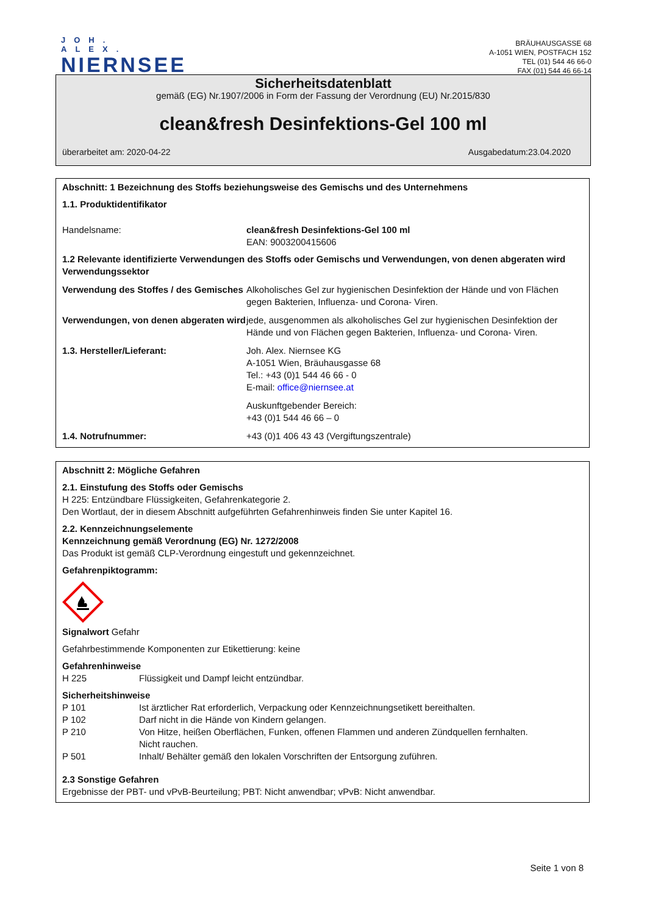JOH. ALEX.
NIERNSEE
BRÄUHAUSGASSE 68
A-1051 WIEN, POSTFACH 152
TEL (01) 544 46 66-0
FAX (01) 544 46 66-14
Sicherheitsdatenblatt
gemäß (EG) Nr.1907/2006 in Form der Fassung der Verordnung (EU) Nr.2015/830
clean&fresh Desinfektions-Gel 100 ml
überarbeitet am: 2020-04-22 Ausgabedatum:23.04.2020
Abschnitt: 1 Bezeichnung des Stoffs beziehungsweise des Gemischs und des Unternehmens
1.1. Produktidentifikator
Handelsname: clean&fresh Desinfektions-Gel 100 ml
EAN: 9003200415606
1.2 Relevante identifizierte Verwendungen des Stoffs oder Gemischs und Verwendungen, von denen abgeraten wird
Verwendungssektor
Verwendung des Stoffes / des Gemisches
Alkoholisches Gel zur hygienischen Desinfektion der Hände und von Flächen gegen Bakterien, Influenza- und Corona- Viren.
Verwendungen, von denen abgeraten wird
jede, ausgenommen als alkoholisches Gel zur hygienischen Desinfektion der Hände und von Flächen gegen Bakterien, Influenza- und Corona- Viren.
1.3. Hersteller/Lieferant: Joh. Alex. Niernsee KG
A-1051 Wien, Bräuhausgasse 68
Tel.: +43 (0)1 544 46 66 - 0
E-mail: office@niernsee.at
Auskunftgebender Bereich:
+43 (0)1 544 46 66 – 0
1.4. Notrufnummer: +43 (0)1 406 43 43 (Vergiftungszentrale)
Abschnitt 2: Mögliche Gefahren
2.1. Einstufung des Stoffs oder Gemischs
H 225: Entzündbare Flüssigkeiten, Gefahrenkategorie 2.
Den Wortlaut, der in diesem Abschnitt aufgeführten Gefahrenhinweis finden Sie unter Kapitel 16.
2.2. Kennzeichnungselemente
Kennzeichnung gemäß Verordnung (EG) Nr. 1272/2008
Das Produkt ist gemäß CLP-Verordnung eingestuft und gekennzeichnet.
Gefahrenpiktogramm:
Signalwort Gefahr
Gefahrbestimmende Komponenten zur Etikettierung: keine
Gefahrenhinweise
H 225 Flüssigkeit und Dampf leicht entzündbar.
Sicherheitshinweise
P 101 Ist ärztlicher Rat erforderlich, Verpackung oder Kennzeichnungsetikett bereithalten.
P 102 Darf nicht in die Hände von Kindern gelangen.
P 210 Von Hitze, heißen Oberflächen, Funken, offenen Flammen und anderen Zündquellen fernhalten.
Nicht rauchen.
P 501 Inhalt/ Behälter gemäß den lokalen Vorschriften der Entsorgung zuführen.
2.3 Sonstige Gefahren
Ergebnisse der PBT- und vPvB-Beurteilung; PBT: Nicht anwendbar; vPvB: Nicht anwendbar.
Seite 1 von 8